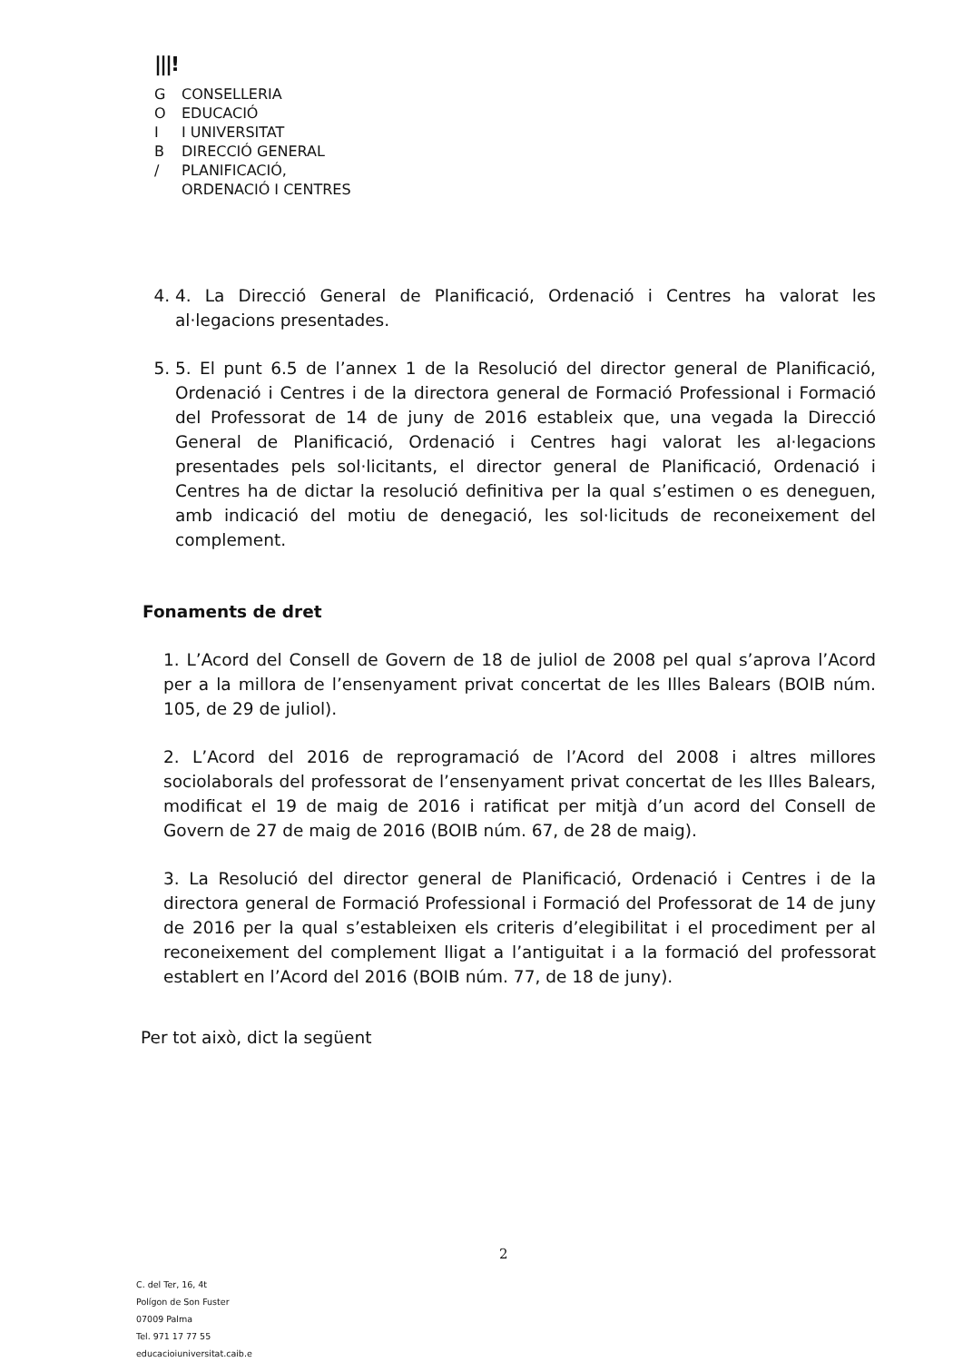|||!
G CONSELLERIA
O EDUCACIÓ
I I UNIVERSITAT
B DIRECCIÓ GENERAL
/ PLANIFICACIÓ,
ORDENACIÓ I CENTRES
4. 4. La Direcció General de Planificació, Ordenació i Centres ha valorat les al·legacions presentades.
5. 5. El punt 6.5 de l’annex 1 de la Resolució del director general de Planificació, Ordenació i Centres i de la directora general de Formació Professional i Formació del Professorat de 14 de juny de 2016 estableix que, una vegada la Direcció General de Planificació, Ordenació i Centres hagi valorat les al·legacions presentades pels sol·licitants, el director general de Planificació, Ordenació i Centres ha de dictar la resolució definitiva per la qual s’estimen o es deneguen, amb indicació del motiu de denegació, les sol·licituds de reconeixement del complement.
Fonaments de dret
1. L’Acord del Consell de Govern de 18 de juliol de 2008 pel qual s’aprova l’Acord per a la millora de l’ensenyament privat concertat de les Illes Balears (BOIB núm. 105, de 29 de juliol).
2. L’Acord del 2016 de reprogramació de l’Acord del 2008 i altres millores sociolaborals del professorat de l’ensenyament privat concertat de les Illes Balears, modificat el 19 de maig de 2016 i ratificat per mitjà d’un acord del Consell de Govern de 27 de maig de 2016 (BOIB núm. 67, de 28 de maig).
3. La Resolució del director general de Planificació, Ordenació i Centres i de la directora general de Formació Professional i Formació del Professorat de 14 de juny de 2016 per la qual s’estableixen els criteris d’elegibilitat i el procediment per al reconeixement del complement lligat a l’antiguitat i a la formació del professorat establert en l’Acord del 2016 (BOIB núm. 77, de 18 de juny).
Per tot això, dict la següent
2
C. del Ter, 16, 4t
Polígon de Son Fuster
07009 Palma
Tel. 971 17 77 55
educacioiuniversitat.caib.e